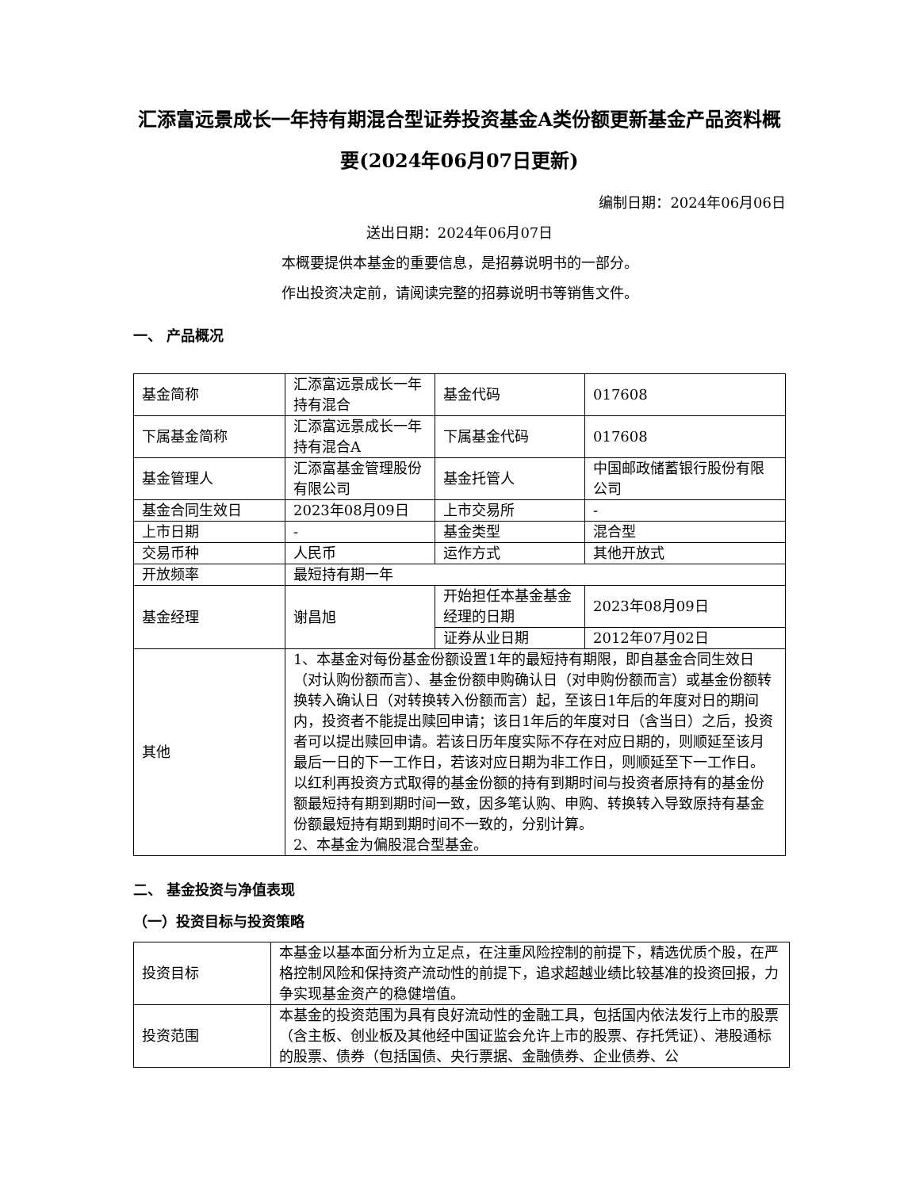汇添富远景成长一年持有期混合型证券投资基金A类份额更新基金产品资料概要(2024年06月07日更新)
编制日期：2024年06月06日
送出日期：2024年06月07日
本概要提供本基金的重要信息，是招募说明书的一部分。
作出投资决定前，请阅读完整的招募说明书等销售文件。
一、 产品概况
| 基金简称 | 汇添富远景成长一年持有混合 | 基金代码 | 017608 |
| 下属基金简称 | 汇添富远景成长一年持有混合A | 下属基金代码 | 017608 |
| 基金管理人 | 汇添富基金管理股份有限公司 | 基金托管人 | 中国邮政储蓄银行股份有限公司 |
| 基金合同生效日 | 2023年08月09日 | 上市交易所 | - |
| 上市日期 | - | 基金类型 | 混合型 |
| 交易币种 | 人民币 | 运作方式 | 其他开放式 |
| 开放频率 | 最短持有期一年 | | |
| 基金经理 | 谢昌旭 | 开始担任本基金基金经理的日期 | 2023年08月09日 |
| | | 证券从业日期 | 2012年07月02日 |
| 其他 | 1、本基金对每份基金份额设置1年的最短持有期限，即自基金合同生效日（对认购份额而言）、基金份额申购确认日（对申购份额而言）或基金份额转换转入确认日（对转换转入份额而言）起，至该日1年后的年度对日的期间内，投资者不能提出赎回申请；该日1年后的年度对日（含当日）之后，投资者可以提出赎回申请。若该日历年度实际不存在对应日期的，则顺延至该月最后一日的下一工作日，若该对应日期为非工作日，则顺延至下一工作日。 以红利再投资方式取得的基金份额的持有到期时间与投资者原持有的基金份额最短持有期到期时间一致，因多笔认购、申购、转换转入导致原持有基金份额最短持有期到期时间不一致的，分别计算。 2、本基金为偏股混合型基金。 | | |
二、 基金投资与净值表现
（一）投资目标与投资策略
| 投资目标 | 本基金以基本面分析为立足点，在注重风险控制的前提下，精选优质个股，在严格控制风险和保持资产流动性的前提下，追求超越业绩比较基准的投资回报，力争实现基金资产的稳健增值。 |
| 投资范围 | 本基金的投资范围为具有良好流动性的金融工具，包括国内依法发行上市的股票（含主板、创业板及其他经中国证监会允许上市的股票、存托凭证）、港股通标的股票、债券（包括国债、央行票据、金融债券、企业债券、公 |